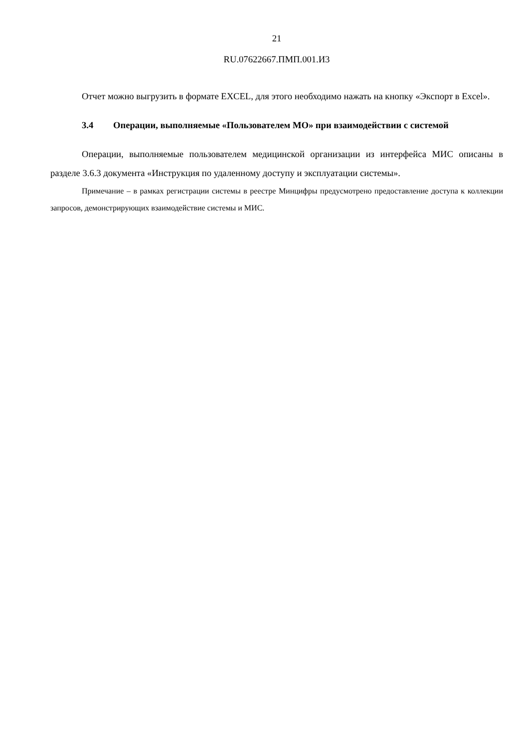21
RU.07622667.ПМП.001.И3
Отчет можно выгрузить в формате EXCEL, для этого необходимо нажать на кнопку «Экспорт в Excel».
3.4 Операции, выполняемые «Пользователем МО» при взаимодействии с системой
Операции, выполняемые пользователем медицинской организации из интерфейса МИС описаны в разделе 3.6.3 документа «Инструкция по удаленному доступу и эксплуатации системы».
Примечание – в рамках регистрации системы в реестре Минцифры предусмотрено предоставление доступа к коллекции запросов, демонстрирующих взаимодействие системы и МИС.